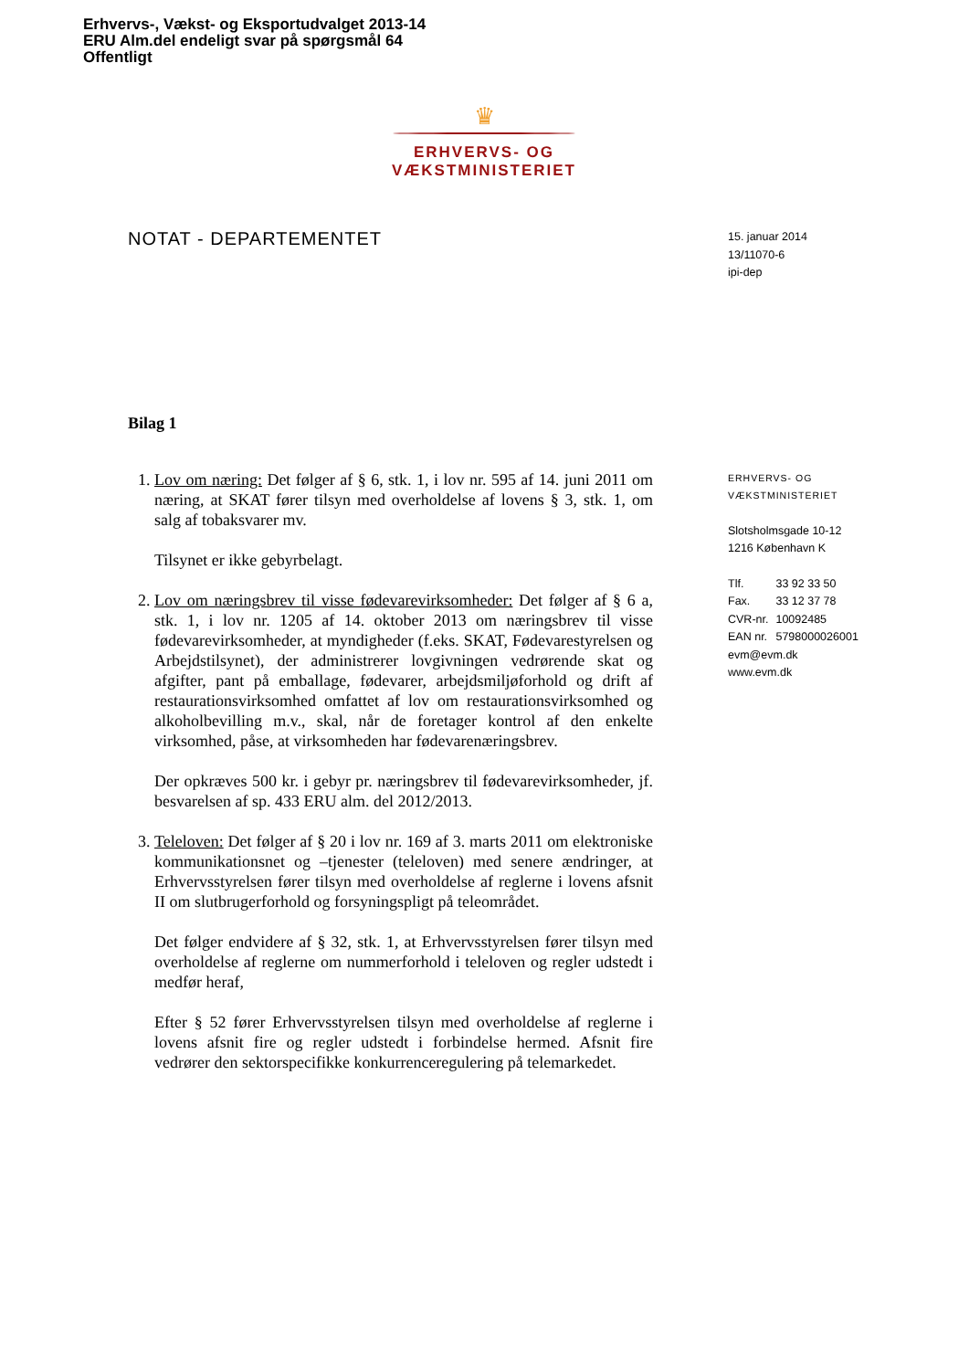Erhvervs-, Vækst- og Eksportudvalget 2013-14
ERU Alm.del endeligt svar på spørgsmål 64
Offentligt
♛
ERHVERVS- OG VÆKSTMINISTERIET
NOTAT - DEPARTEMENTET
Bilag 1
1. Lov om næring: Det følger af § 6, stk. 1, i lov nr. 595 af 14. juni 2011 om næring, at SKAT fører tilsyn med overholdelse af lovens § 3, stk. 1, om salg af tobaksvarer mv.
Tilsynet er ikke gebyrbelagt.
2. Lov om næringsbrev til visse fødevarevirksomheder: Det følger af § 6 a, stk. 1, i lov nr. 1205 af 14. oktober 2013 om næringsbrev til visse fødevarevirksomheder, at myndigheder (f.eks. SKAT, Fødevarestyrelsen og Arbejdstilsynet), der administrerer lovgivningen vedrørende skat og afgifter, pant på emballage, fødevarer, arbejdsmiljøforhold og drift af restaurationsvirksomhed omfattet af lov om restaurationsvirksomhed og alkoholbevilling m.v., skal, når de foretager kontrol af den enkelte virksomhed, påse, at virksomheden har fødevarenæringsbrev.
Der opkræves 500 kr. i gebyr pr. næringsbrev til fødevarevirksomheder, jf. besvarelsen af sp. 433 ERU alm. del 2012/2013.
3. Teleloven: Det følger af § 20 i lov nr. 169 af 3. marts 2011 om elektroniske kommunikationsnet og –tjenester (teleloven) med senere ændringer, at Erhvervsstyrelsen fører tilsyn med overholdelse af reglerne i lovens afsnit II om slutbrugerforhold og forsyningspligt på teleområdet.
Det følger endvidere af § 32, stk. 1, at Erhvervsstyrelsen fører tilsyn med overholdelse af reglerne om nummerforhold i teleloven og regler udstedt i medfør heraf,
Efter § 52 fører Erhvervsstyrelsen tilsyn med overholdelse af reglerne i lovens afsnit fire og regler udstedt i forbindelse hermed. Afsnit fire vedrører den sektorspecifikke konkurrenceregulering på telemarkedet.
15. januar 2014
13/11070-6
ipi-dep
ERHVERVS- OG
VÆKSTMINISTERIET
Slotsholmsgade 10-12
1216 København K
| Tlf. | 33 92 33 50 |
| Fax. | 33 12 37 78 |
| CVR-nr. | 10092485 |
| EAN nr. | 5798000026001 |
evm@evm.dk
www.evm.dk